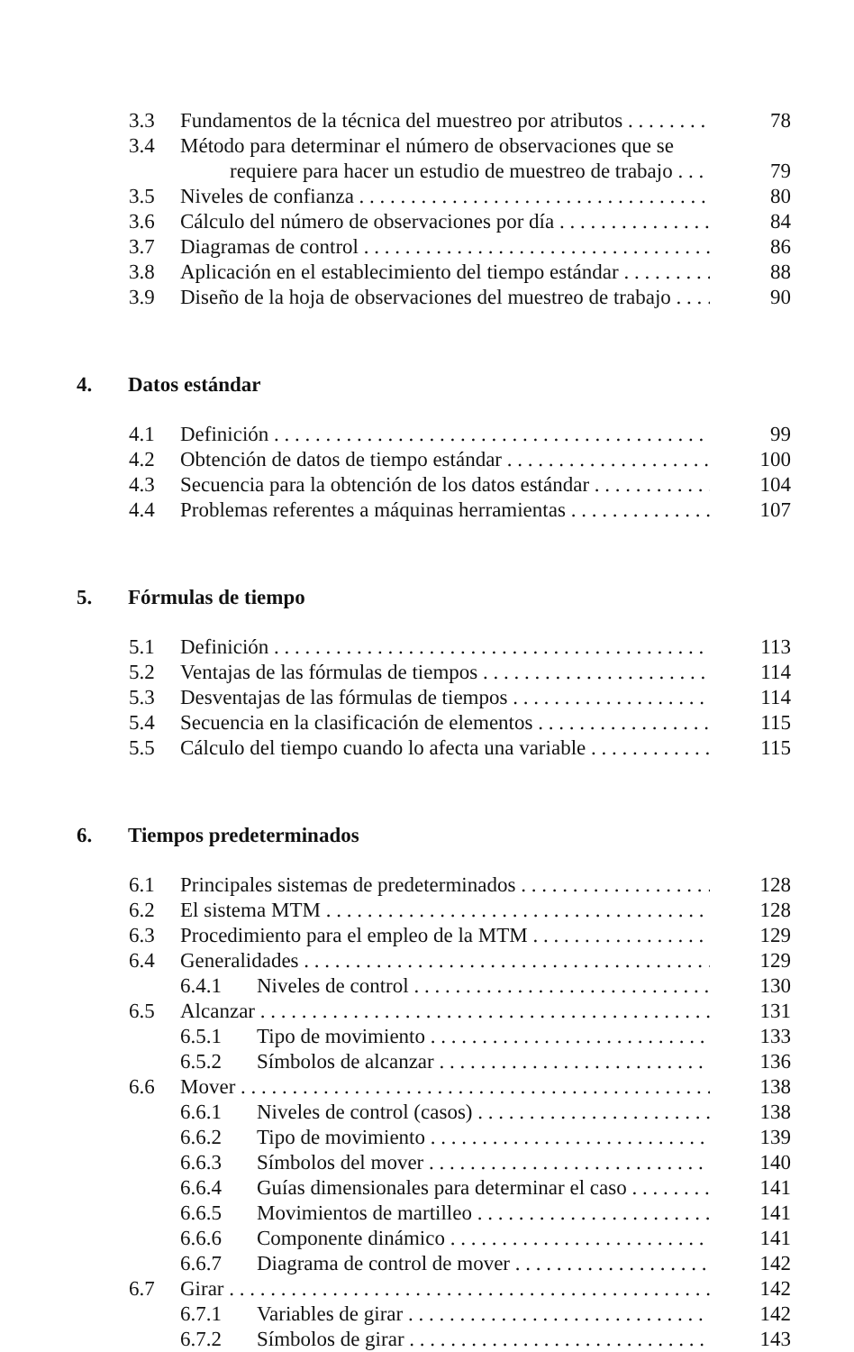3.3 Fundamentos de la técnica del muestreo por atributos 78
3.4 Método para determinar el número de observaciones que se
requiere para hacer un estudio de muestreo de trabajo 79
3.5 Niveles de confianza 80
3.6 Cálculo del número de observaciones por día 84
3.7 Diagramas de control 86
3.8 Aplicación en el establecimiento del tiempo estándar 88
3.9 Diseño de la hoja de observaciones del muestreo de trabajo 90
4. Datos estándar
4.1 Definición 99
4.2 Obtención de datos de tiempo estándar 100
4.3 Secuencia para la obtención de los datos estándar 104
4.4 Problemas referentes a máquinas herramientas 107
5. Fórmulas de tiempo
5.1 Definición 113
5.2 Ventajas de las fórmulas de tiempos 114
5.3 Desventajas de las fórmulas de tiempos 114
5.4 Secuencia en la clasificación de elementos 115
5.5 Cálculo del tiempo cuando lo afecta una variable 115
6. Tiempos predeterminados
6.1 Principales sistemas de predeterminados 128
6.2 El sistema MTM 128
6.3 Procedimiento para el empleo de la MTM 129
6.4 Generalidades 129
6.4.1 Niveles de control 130
6.5 Alcanzar 131
6.5.1 Tipo de movimiento 133
6.5.2 Símbolos de alcanzar 136
6.6 Mover 138
6.6.1 Niveles de control (casos) 138
6.6.2 Tipo de movimiento 139
6.6.3 Símbolos del mover 140
6.6.4 Guías dimensionales para determinar el caso 141
6.6.5 Movimientos de martilleo 141
6.6.6 Componente dinámico 141
6.6.7 Diagrama de control de mover 142
6.7 Girar 142
6.7.1 Variables de girar 142
6.7.2 Símbolos de girar 143